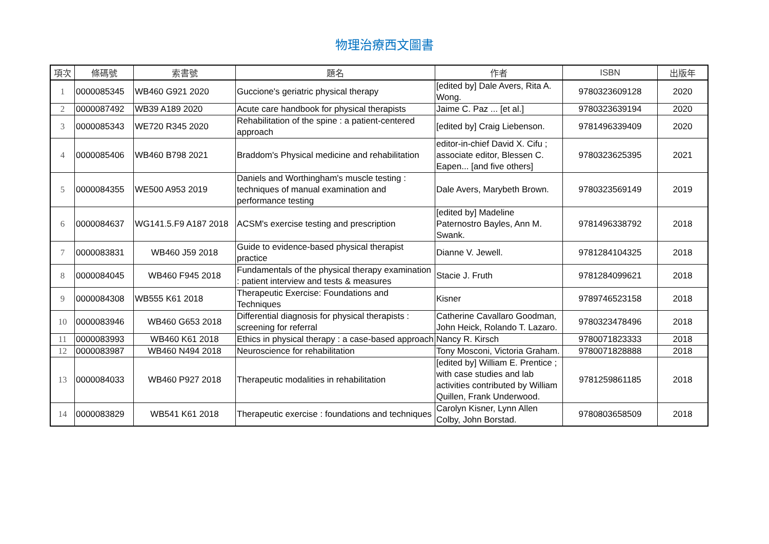物理治療西文圖書
| 項次 | 條碼號 | 索書號 | 題名 | 作者 | ISBN | 出版年 |
| --- | --- | --- | --- | --- | --- | --- |
| 1 | 0000085345 | WB460 G921 2020 | Guccione's geriatric physical therapy | [edited by] Dale Avers, Rita A. Wong. | 9780323609128 | 2020 |
| 2 | 0000087492 | WB39 A189 2020 | Acute care handbook for physical therapists | Jaime C. Paz ... [et al.] | 9780323639194 | 2020 |
| 3 | 0000085343 | WE720 R345 2020 | Rehabilitation of the spine : a patient-centered approach | [edited by] Craig Liebenson. | 9781496339409 | 2020 |
| 4 | 0000085406 | WB460 B798 2021 | Braddom's Physical medicine and rehabilitation | editor-in-chief David X. Cifu ; associate editor, Blessen C. Eapen... [and five others] | 9780323625395 | 2021 |
| 5 | 0000084355 | WE500 A953 2019 | Daniels and Worthingham's muscle testing : techniques of manual examination and performance testing | Dale Avers, Marybeth Brown. | 9780323569149 | 2019 |
| 6 | 0000084637 | WG141.5.F9 A187 2018 | ACSM's exercise testing and prescription | [edited by] Madeline Paternostro Bayles, Ann M. Swank. | 9781496338792 | 2018 |
| 7 | 0000083831 | WB460 J59 2018 | Guide to evidence-based physical therapist practice | Dianne V. Jewell. | 9781284104325 | 2018 |
| 8 | 0000084045 | WB460 F945 2018 | Fundamentals of the physical therapy examination : patient interview and tests & measures | Stacie J. Fruth | 9781284099621 | 2018 |
| 9 | 0000084308 | WB555 K61 2018 | Therapeutic Exercise: Foundations and Techniques | Kisner | 9789746523158 | 2018 |
| 10 | 0000083946 | WB460 G653 2018 | Differential diagnosis for physical therapists : screening for referral | Catherine Cavallaro Goodman, John Heick, Rolando T. Lazaro. | 9780323478496 | 2018 |
| 11 | 0000083993 | WB460 K61 2018 | Ethics in physical therapy : a case-based approach | Nancy R. Kirsch | 9780071823333 | 2018 |
| 12 | 0000083987 | WB460 N494 2018 | Neuroscience for rehabilitation | Tony Mosconi, Victoria Graham. | 9780071828888 | 2018 |
| 13 | 0000084033 | WB460 P927 2018 | Therapeutic modalities in rehabilitation | [edited by] William E. Prentice ; with case studies and lab activities contributed by William Quillen, Frank Underwood. | 9781259861185 | 2018 |
| 14 | 0000083829 | WB541 K61 2018 | Therapeutic exercise : foundations and techniques | Carolyn Kisner, Lynn Allen Colby, John Borstad. | 9780803658509 | 2018 |